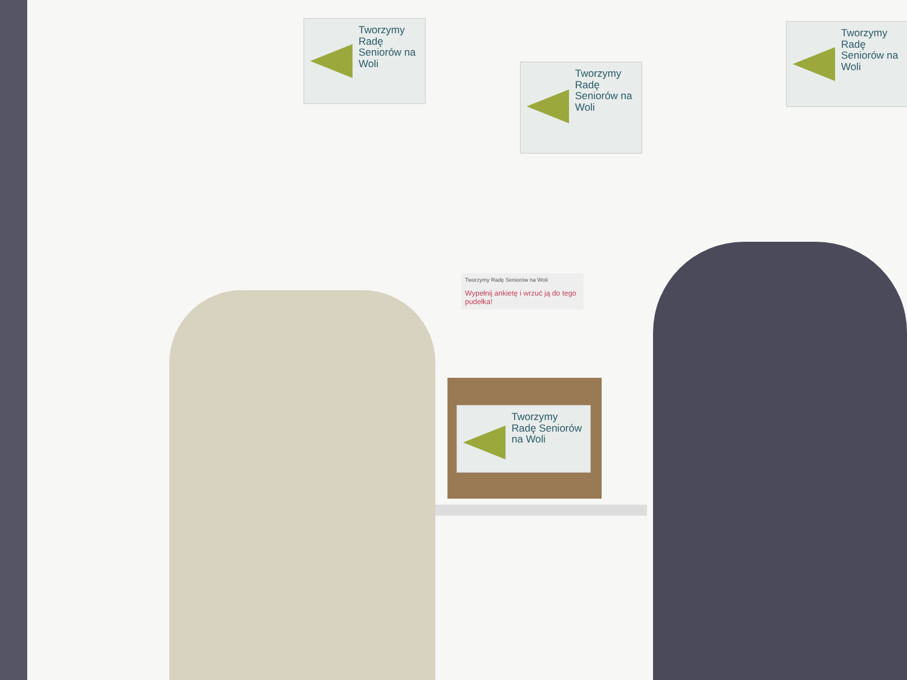Tworzymy Radę Seniorów na Woli
Tworzymy Radę Seniorów na Woli
Tworzymy Radę Seniorów na Woli
Tworzymy Radę Seniorów na Woli
Wypełnij ankietę i wrzuć ją do tego pudełka!
Tworzymy Radę Seniorów na Woli